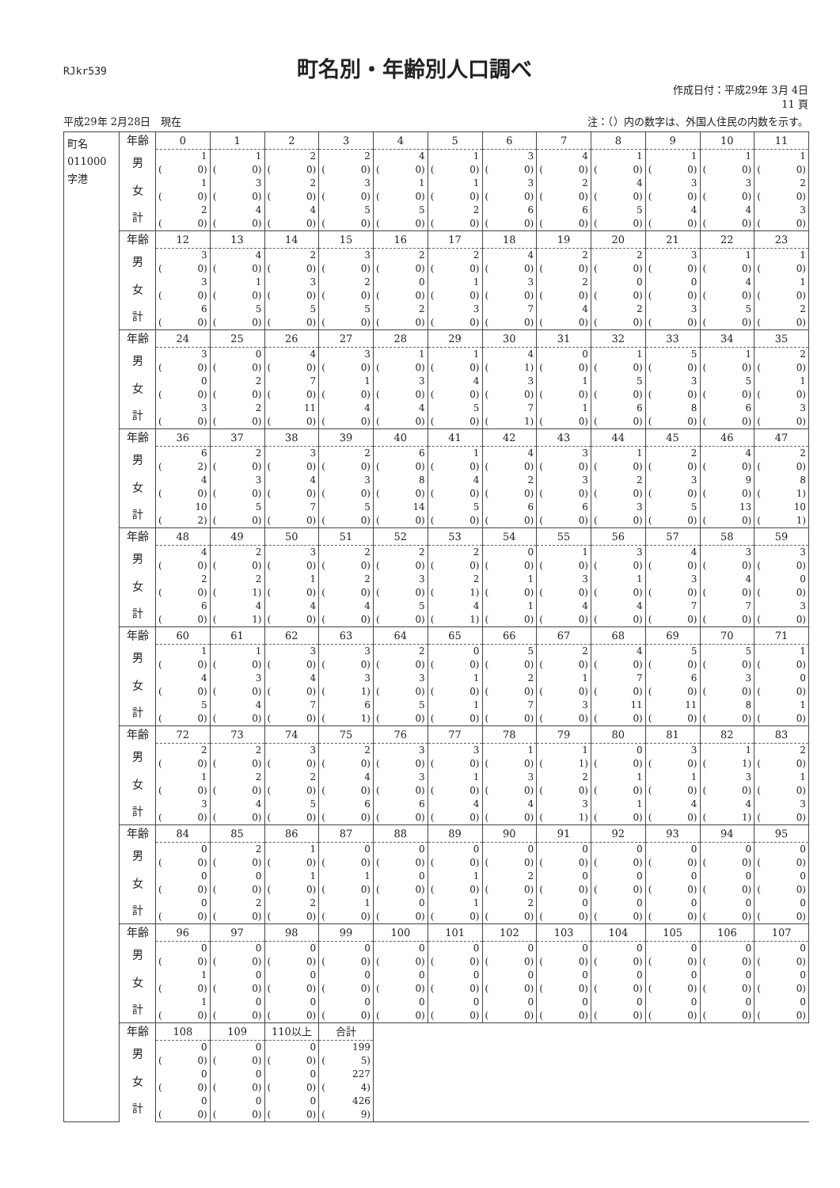RJkr539
町名別・年齢別人口調べ
作成日付：平成29年 3月 4日
11 頁
平成29年 2月28日　現在 注：（）内の数字は、外国人住民の内数を示す。
| 町名 011000 字港 | 年齢 | 0 | 1 | 2 | 3 | 4 | 5 | 6 | 7 | 8 | 9 | 10 | 11 |
| | 男 | 1 | 1 | 2 | 2 | 4 | 1 | 3 | 4 | 1 | 1 | 1 | 1 |
| | | ( 0) | ( 0) | ( 0) | ( 0) | ( 0) | ( 0) | ( 0) | ( 0) | ( 0) | ( 0) | ( 0) | ( 0) |
| | 女 | 1 | 3 | 2 | 3 | 1 | 1 | 3 | 2 | 4 | 3 | 3 | 2 |
| | | ( 0) | ( 0) | ( 0) | ( 0) | ( 0) | ( 0) | ( 0) | ( 0) | ( 0) | ( 0) | ( 0) | ( 0) |
| | 計 | 2 | 4 | 4 | 5 | 5 | 2 | 6 | 6 | 5 | 4 | 4 | 3 |
| | | ( 0) | ( 0) | ( 0) | ( 0) | ( 0) | ( 0) | ( 0) | ( 0) | ( 0) | ( 0) | ( 0) | ( 0) |
| | 年齢 | 12 | 13 | 14 | 15 | 16 | 17 | 18 | 19 | 20 | 21 | 22 | 23 |
| | 男 | 3 | 4 | 2 | 3 | 2 | 2 | 4 | 2 | 2 | 3 | 1 | 1 |
| | | ( 0) | ( 0) | ( 0) | ( 0) | ( 0) | ( 0) | ( 0) | ( 0) | ( 0) | ( 0) | ( 0) | ( 0) |
| | 女 | 3 | 1 | 3 | 2 | 0 | 1 | 3 | 2 | 0 | 0 | 4 | 1 |
| | | ( 0) | ( 0) | ( 0) | ( 0) | ( 0) | ( 0) | ( 0) | ( 0) | ( 0) | ( 0) | ( 0) | ( 0) |
| | 計 | 6 | 5 | 5 | 5 | 2 | 3 | 7 | 4 | 2 | 3 | 5 | 2 |
| | | ( 0) | ( 0) | ( 0) | ( 0) | ( 0) | ( 0) | ( 0) | ( 0) | ( 0) | ( 0) | ( 0) | ( 0) |
| | 年齢 | 24 | 25 | 26 | 27 | 28 | 29 | 30 | 31 | 32 | 33 | 34 | 35 |
| | 男 | 3 | 0 | 4 | 3 | 1 | 1 | 4 | 0 | 1 | 5 | 1 | 2 |
| | | ( 0) | ( 0) | ( 0) | ( 0) | ( 0) | ( 0) | ( 1) | ( 0) | ( 0) | ( 0) | ( 0) | ( 0) |
| | 女 | 0 | 2 | 7 | 1 | 3 | 4 | 3 | 1 | 5 | 3 | 5 | 1 |
| | | ( 0) | ( 0) | ( 0) | ( 0) | ( 0) | ( 0) | ( 0) | ( 0) | ( 0) | ( 0) | ( 0) | ( 0) |
| | 計 | 3 | 2 | 11 | 4 | 4 | 5 | 7 | 1 | 6 | 8 | 6 | 3 |
| | | ( 0) | ( 0) | ( 0) | ( 0) | ( 0) | ( 0) | ( 1) | ( 0) | ( 0) | ( 0) | ( 0) | ( 0) |
| | 年齢 | 36 | 37 | 38 | 39 | 40 | 41 | 42 | 43 | 44 | 45 | 46 | 47 |
| | 男 | 6 | 2 | 3 | 2 | 6 | 1 | 4 | 3 | 1 | 2 | 4 | 2 |
| | | ( 2) | ( 0) | ( 0) | ( 0) | ( 0) | ( 0) | ( 0) | ( 0) | ( 0) | ( 0) | ( 0) | ( 0) |
| | 女 | 4 | 3 | 4 | 3 | 8 | 4 | 2 | 3 | 2 | 3 | 9 | 8 |
| | | ( 0) | ( 0) | ( 0) | ( 0) | ( 0) | ( 0) | ( 0) | ( 0) | ( 0) | ( 0) | ( 0) | ( 1) |
| | 計 | 10 | 5 | 7 | 5 | 14 | 5 | 6 | 6 | 3 | 5 | 13 | 10 |
| | | ( 2) | ( 0) | ( 0) | ( 0) | ( 0) | ( 0) | ( 0) | ( 0) | ( 0) | ( 0) | ( 0) | ( 1) |
| | 年齢 | 48 | 49 | 50 | 51 | 52 | 53 | 54 | 55 | 56 | 57 | 58 | 59 |
| | 男 | 4 | 2 | 3 | 2 | 2 | 2 | 0 | 1 | 3 | 4 | 3 | 3 |
| | | ( 0) | ( 0) | ( 0) | ( 0) | ( 0) | ( 0) | ( 0) | ( 0) | ( 0) | ( 0) | ( 0) | ( 0) |
| | 女 | 2 | 2 | 1 | 2 | 3 | 2 | 1 | 3 | 1 | 3 | 4 | 0 |
| | | ( 0) | ( 1) | ( 0) | ( 0) | ( 0) | ( 1) | ( 0) | ( 0) | ( 0) | ( 0) | ( 0) | ( 0) |
| | 計 | 6 | 4 | 4 | 4 | 5 | 4 | 1 | 4 | 4 | 7 | 7 | 3 |
| | | ( 0) | ( 1) | ( 0) | ( 0) | ( 0) | ( 1) | ( 0) | ( 0) | ( 0) | ( 0) | ( 0) | ( 0) |
| | 年齢 | 60 | 61 | 62 | 63 | 64 | 65 | 66 | 67 | 68 | 69 | 70 | 71 |
| | 男 | 1 | 1 | 3 | 3 | 2 | 0 | 5 | 2 | 4 | 5 | 5 | 1 |
| | | ( 0) | ( 0) | ( 0) | ( 0) | ( 0) | ( 0) | ( 0) | ( 0) | ( 0) | ( 0) | ( 0) | ( 0) |
| | 女 | 4 | 3 | 4 | 3 | 3 | 1 | 2 | 1 | 7 | 6 | 3 | 0 |
| | | ( 0) | ( 0) | ( 0) | ( 1) | ( 0) | ( 0) | ( 0) | ( 0) | ( 0) | ( 0) | ( 0) | ( 0) |
| | 計 | 5 | 4 | 7 | 6 | 5 | 1 | 7 | 3 | 11 | 11 | 8 | 1 |
| | | ( 0) | ( 0) | ( 0) | ( 1) | ( 0) | ( 0) | ( 0) | ( 0) | ( 0) | ( 0) | ( 0) | ( 0) |
| | 年齢 | 72 | 73 | 74 | 75 | 76 | 77 | 78 | 79 | 80 | 81 | 82 | 83 |
| | 男 | 2 | 2 | 3 | 2 | 3 | 3 | 1 | 1 | 0 | 3 | 1 | 2 |
| | | ( 0) | ( 0) | ( 0) | ( 0) | ( 0) | ( 0) | ( 0) | ( 1) | ( 0) | ( 0) | ( 1) | ( 0) |
| | 女 | 1 | 2 | 2 | 4 | 3 | 1 | 3 | 2 | 1 | 1 | 3 | 1 |
| | | ( 0) | ( 0) | ( 0) | ( 0) | ( 0) | ( 0) | ( 0) | ( 0) | ( 0) | ( 0) | ( 0) | ( 0) |
| | 計 | 3 | 4 | 5 | 6 | 6 | 4 | 4 | 3 | 1 | 4 | 4 | 3 |
| | | ( 0) | ( 0) | ( 0) | ( 0) | ( 0) | ( 0) | ( 0) | ( 1) | ( 0) | ( 0) | ( 1) | ( 0) |
| | 年齢 | 84 | 85 | 86 | 87 | 88 | 89 | 90 | 91 | 92 | 93 | 94 | 95 |
| | 男 | 0 | 2 | 1 | 0 | 0 | 0 | 0 | 0 | 0 | 0 | 0 | 0 |
| | | ( 0) | ( 0) | ( 0) | ( 0) | ( 0) | ( 0) | ( 0) | ( 0) | ( 0) | ( 0) | ( 0) | ( 0) |
| | 女 | 0 | 0 | 1 | 1 | 0 | 1 | 2 | 0 | 0 | 0 | 0 | 0 |
| | | ( 0) | ( 0) | ( 0) | ( 0) | ( 0) | ( 0) | ( 0) | ( 0) | ( 0) | ( 0) | ( 0) | ( 0) |
| | 計 | 0 | 2 | 2 | 1 | 0 | 1 | 2 | 0 | 0 | 0 | 0 | 0 |
| | | ( 0) | ( 0) | ( 0) | ( 0) | ( 0) | ( 0) | ( 0) | ( 0) | ( 0) | ( 0) | ( 0) | ( 0) |
| | 年齢 | 96 | 97 | 98 | 99 | 100 | 101 | 102 | 103 | 104 | 105 | 106 | 107 |
| | 男 | 0 | 0 | 0 | 0 | 0 | 0 | 0 | 0 | 0 | 0 | 0 | 0 |
| | | ( 0) | ( 0) | ( 0) | ( 0) | ( 0) | ( 0) | ( 0) | ( 0) | ( 0) | ( 0) | ( 0) | ( 0) |
| | 女 | 1 | 0 | 0 | 0 | 0 | 0 | 0 | 0 | 0 | 0 | 0 | 0 |
| | | ( 0) | ( 0) | ( 0) | ( 0) | ( 0) | ( 0) | ( 0) | ( 0) | ( 0) | ( 0) | ( 0) | ( 0) |
| | 計 | 1 | 0 | 0 | 0 | 0 | 0 | 0 | 0 | 0 | 0 | 0 | 0 |
| | | ( 0) | ( 0) | ( 0) | ( 0) | ( 0) | ( 0) | ( 0) | ( 0) | ( 0) | ( 0) | ( 0) | ( 0) |
| | 年齢 | 108 | 109 | 110以上 | 合計 | | | | | | | | |
| | 男 | 0 | 0 | 0 | 199 | | | | | | | | |
| | | ( 0) | ( 0) | ( 0) | ( 5) | | | | | | | | |
| | 女 | 0 | 0 | 0 | 227 | | | | | | | | |
| | | ( 0) | ( 0) | ( 0) | ( 4) | | | | | | | | |
| | 計 | 0 | 0 | 0 | 426 | | | | | | | | |
| | | ( 0) | ( 0) | ( 0) | ( 9) | | | | | | | | |